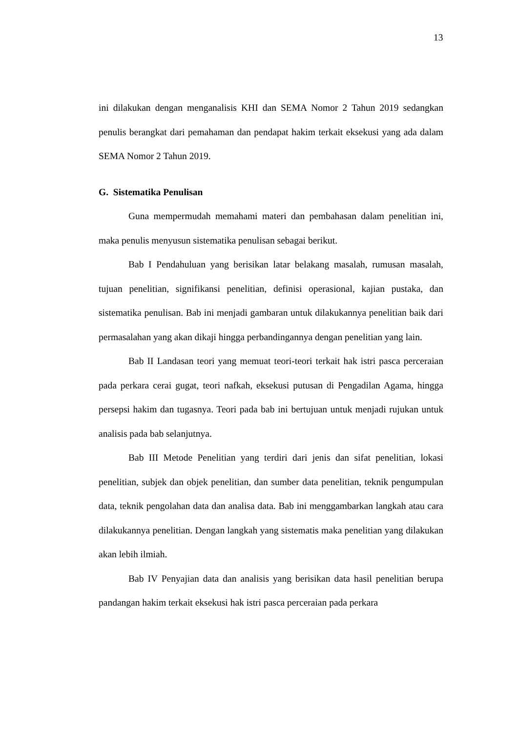13
ini dilakukan dengan menganalisis KHI dan SEMA Nomor 2 Tahun 2019 sedangkan penulis berangkat dari pemahaman dan pendapat hakim terkait eksekusi yang ada dalam SEMA Nomor 2 Tahun 2019.
G. Sistematika Penulisan
Guna mempermudah memahami materi dan pembahasan dalam penelitian ini, maka penulis menyusun sistematika penulisan sebagai berikut.
Bab I Pendahuluan yang berisikan latar belakang masalah, rumusan masalah, tujuan penelitian, signifikansi penelitian, definisi operasional, kajian pustaka, dan sistematika penulisan. Bab ini menjadi gambaran untuk dilakukannya penelitian baik dari permasalahan yang akan dikaji hingga perbandingannya dengan penelitian yang lain.
Bab II Landasan teori yang memuat teori-teori terkait hak istri pasca perceraian pada perkara cerai gugat, teori nafkah, eksekusi putusan di Pengadilan Agama, hingga persepsi hakim dan tugasnya. Teori pada bab ini bertujuan untuk menjadi rujukan untuk analisis pada bab selanjutnya.
Bab III Metode Penelitian yang terdiri dari jenis dan sifat penelitian, lokasi penelitian, subjek dan objek penelitian, dan sumber data penelitian, teknik pengumpulan data, teknik pengolahan data dan analisa data. Bab ini menggambarkan langkah atau cara dilakukannya penelitian. Dengan langkah yang sistematis maka penelitian yang dilakukan akan lebih ilmiah.
Bab IV Penyajian data dan analisis yang berisikan data hasil penelitian berupa pandangan hakim terkait eksekusi hak istri pasca perceraian pada perkara